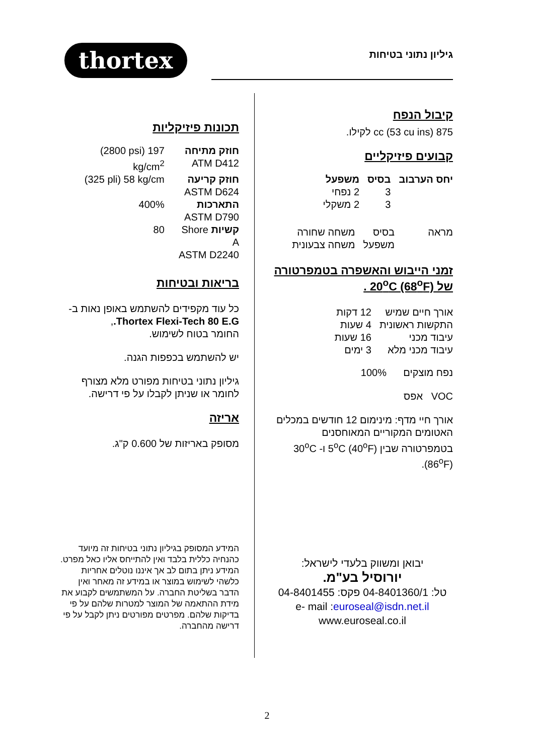thortex
גיליון נתוני בטיחות
קיבול הנפח
875 cc (53 cu ins) לקילו.
קבועים פיזיקליים
| יחס הערבוב | בסיס | משפעל |
| --- | --- | --- |
| | 3 | 2 נפחי |
| | 3 | 2 משקלי |
| מראה | בסיס | משחה שחורה |
| | משפעל | משחה צבעונית |
זמני הייבוש והאשפרה בטמפרטורה של 20<sup>o</sup>C (68<sup>o</sup>F) .
| אורך חיים שמיש | 12 דקות |
| התקשות ראשונית | 4 שעות |
| עיבוד מכני | 16 שעות |
| עיבוד מכני מלא | 3 ימים |
נפח מוצקים 100%
VOC אפס
אורך חיי מדף: מינימום 12 חודשים במכלים האטומים המקוריים המאוחסנים בטמפרטורה שבין 5<sup>o</sup>C (40<sup>o</sup>F) ו- 30<sup>o</sup>C (86<sup>o</sup>F).
יבואן ומשווק בלעדי לישראל:
יורוסיל בע"מ.
טל: 04-8401360/1 פקס: 04-8401455
e- mail :euroseal@isdn.net.il
www.euroseal.co.il
תכונות פיזיקליות
| חוזק מתיחה ATM D412 | (2800 psi) 197 kg/cm<sup>2</sup> |
| חוזק קריעה ASTM D624 | (325 pli) 58 kg/cm |
| התארכות ASTM D790 | 400% |
| קשיות Shore A ASTM D2240 | 80 |
בריאות ובטיחות
כל עוד מקפידים להשתמש באופן נאות ב-
Thortex Flexi-Tech 80 E.G.,
החומר בטוח לשימוש.
יש להשתמש בכפפות הגנה.
גיליון נתוני בטיחות מפורט מלא מצורף לחומר או שניתן לקבלו על פי דרישה.
אריזה
מסופק באריזות של 0.600 ק"ג.
המידע המסופק בגיליון נתוני בטיחות זה מיועד כהנחיה כללית בלבד ואין להתייחס אליו כאל מפרט. המידע ניתן בתום לב אך איננו נוטלים אחריות כלשהי לשימוש במוצר או במידע זה מאחר ואין הדבר בשליטת החברה. על המשתמשים לקבוע את מידת ההתאמה של המוצר למטרות שלהם על פי בדיקות שלהם. מפרטים מפורטים ניתן לקבל על פי דרישה מהחברה.
2